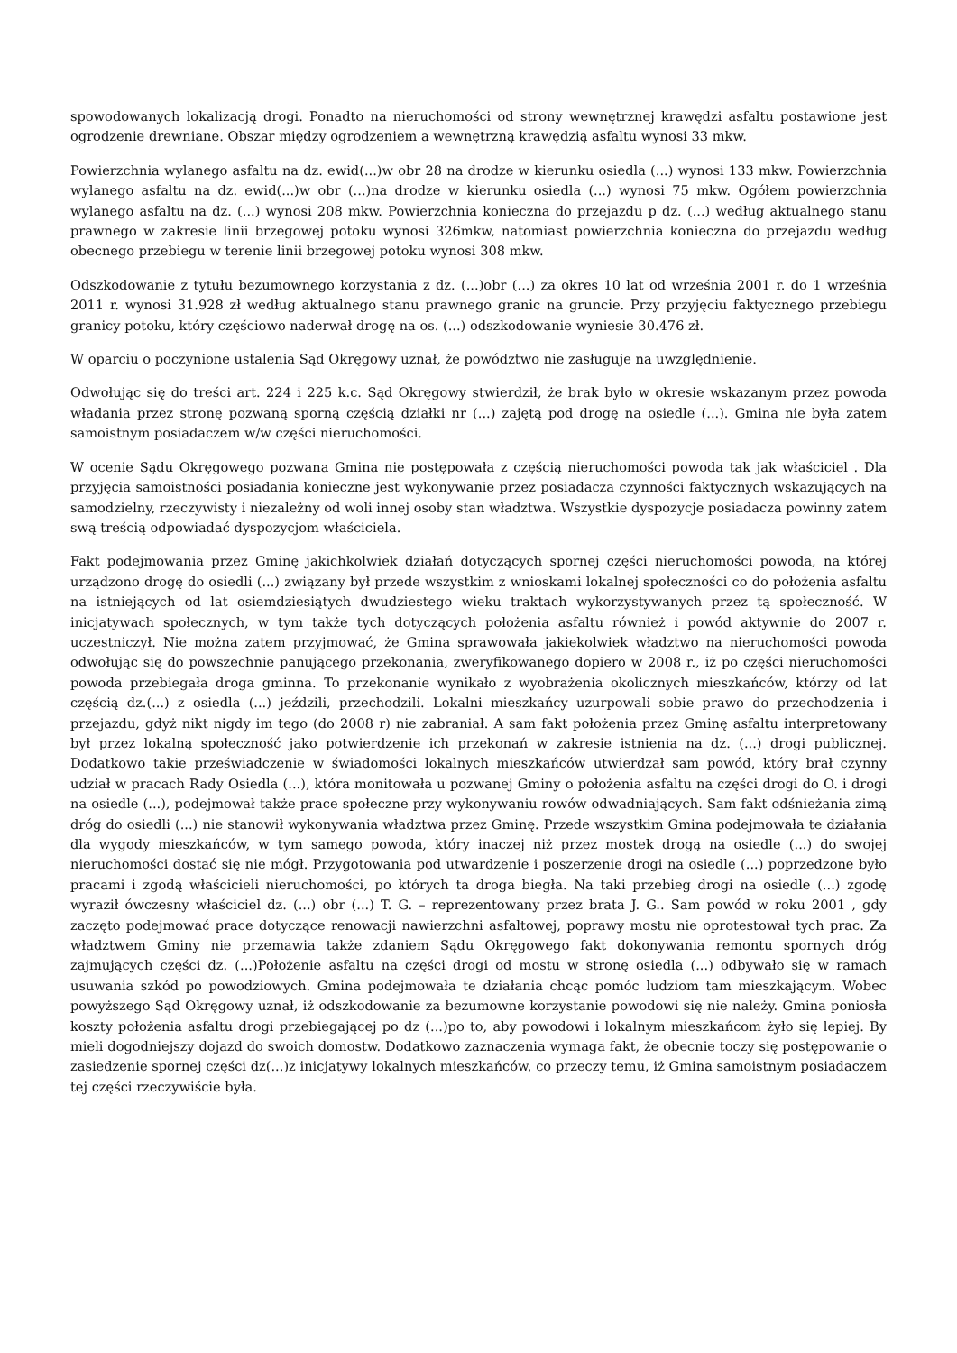spowodowanych lokalizacją drogi. Ponadto na nieruchomości od strony wewnętrznej krawędzi asfaltu postawione jest ogrodzenie drewniane. Obszar między ogrodzeniem a wewnętrzną krawędzią asfaltu wynosi 33 mkw.
Powierzchnia wylanego asfaltu na dz. ewid(...)w obr 28 na drodze w kierunku osiedla (...) wynosi 133 mkw. Powierzchnia wylanego asfaltu na dz. ewid(...)w obr (...)na drodze w kierunku osiedla (...) wynosi 75 mkw. Ogółem powierzchnia wylanego asfaltu na dz. (...) wynosi 208 mkw. Powierzchnia konieczna do przejazdu p dz. (...) według aktualnego stanu prawnego w zakresie linii brzegowej potoku wynosi 326mkw, natomiast powierzchnia konieczna do przejazdu według obecnego przebiegu w terenie linii brzegowej potoku wynosi 308 mkw.
Odszkodowanie z tytułu bezumownego korzystania z dz. (...)obr (...) za okres 10 lat od września 2001 r. do 1 września 2011 r. wynosi 31.928 zł według aktualnego stanu prawnego granic na gruncie. Przy przyjęciu faktycznego przebiegu granicy potoku, który częściowo naderwał drogę na os. (...) odszkodowanie wyniesie 30.476 zł.
W oparciu o poczynione ustalenia Sąd Okręgowy uznał, że powództwo nie zasługuje na uwzględnienie.
Odwołując się do treści art. 224 i 225 k.c. Sąd Okręgowy stwierdził, że brak było w okresie wskazanym przez powoda władania przez stronę pozwaną sporną częścią działki nr (...) zajętą pod drogę na osiedle (...). Gmina nie była zatem samoistnym posiadaczem w/w części nieruchomości.
W ocenie Sądu Okręgowego pozwana Gmina nie postępowała z częścią nieruchomości powoda tak jak właściciel . Dla przyjęcia samoistności posiadania konieczne jest wykonywanie przez posiadacza czynności faktycznych wskazujących na samodzielny, rzeczywisty i niezależny od woli innej osoby stan władztwa. Wszystkie dyspozycje posiadacza powinny zatem swą treścią odpowiadać dyspozycjom właściciela.
Fakt podejmowania przez Gminę jakichkolwiek działań dotyczących spornej części nieruchomości powoda, na której urządzono drogę do osiedli (...) związany był przede wszystkim z wnioskami lokalnej społeczności co do położenia asfaltu na istniejących od lat osiemdziesiątych dwudziestego wieku traktach wykorzystywanych przez tą społeczność. W inicjatywach społecznych, w tym także tych dotyczących położenia asfaltu również i powód aktywnie do 2007 r. uczestniczył. Nie można zatem przyjmować, że Gmina sprawowała jakiekolwiek władztwo na nieruchomości powoda odwołując się do powszechnie panującego przekonania, zweryfikowanego dopiero w 2008 r., iż po części nieruchomości powoda przebiegała droga gminna. To przekonanie wynikało z wyobrażenia okolicznych mieszkańców, którzy od lat częścią dz.(...) z osiedla (...) jeździli, przechodzili. Lokalni mieszkańcy uzurpowali sobie prawo do przechodzenia i przejazdu, gdyż nikt nigdy im tego (do 2008 r) nie zabraniał. A sam fakt położenia przez Gminę asfaltu interpretowany był przez lokalną społeczność jako potwierdzenie ich przekonań w zakresie istnienia na dz. (...) drogi publicznej. Dodatkowo takie przeświadczenie w świadomości lokalnych mieszkańców utwierdzał sam powód, który brał czynny udział w pracach Rady Osiedla (...), która monitowała u pozwanej Gminy o położenia asfaltu na części drogi do O. i drogi na osiedle (...), podejmował także prace społeczne przy wykonywaniu rowów odwadniających. Sam fakt odśnieżania zimą dróg do osiedli (...) nie stanowił wykonywania władztwa przez Gminę. Przede wszystkim Gmina podejmowała te działania dla wygody mieszkańców, w tym samego powoda, który inaczej niż przez mostek drogą na osiedle (...) do swojej nieruchomości dostać się nie mógł. Przygotowania pod utwardzenie i poszerzenie drogi na osiedle (...) poprzedzone było pracami i zgodą właścicieli nieruchomości, po których ta droga biegła. Na taki przebieg drogi na osiedle (...) zgodę wyraził ówczesny właściciel dz. (...) obr (...) T. G. – reprezentowany przez brata J. G.. Sam powód w roku 2001 , gdy zaczęto podejmować prace dotyczące renowacji nawierzchni asfaltowej, poprawy mostu nie oprotestował tych prac. Za władztwem Gminy nie przemawia także zdaniem Sądu Okręgowego fakt dokonywania remontu spornych dróg zajmujących części dz. (...)Położenie asfaltu na części drogi od mostu w stronę osiedla (...) odbywało się w ramach usuwania szkód po powodziowych. Gmina podejmowała te działania chcąc pomóc ludziom tam mieszkającym. Wobec powyższego Sąd Okręgowy uznał, iż odszkodowanie za bezumowne korzystanie powodowi się nie należy. Gmina poniosła koszty położenia asfaltu drogi przebiegającej po dz (...)po to, aby powodowi i lokalnym mieszkańcom żyło się lepiej. By mieli dogodniejszy dojazd do swoich domostw. Dodatkowo zaznaczenia wymaga fakt, że obecnie toczy się postępowanie o zasiedzenie spornej części dz(...)z inicjatywy lokalnych mieszkańców, co przeczy temu, iż Gmina samoistnym posiadaczem tej części rzeczywiście była.